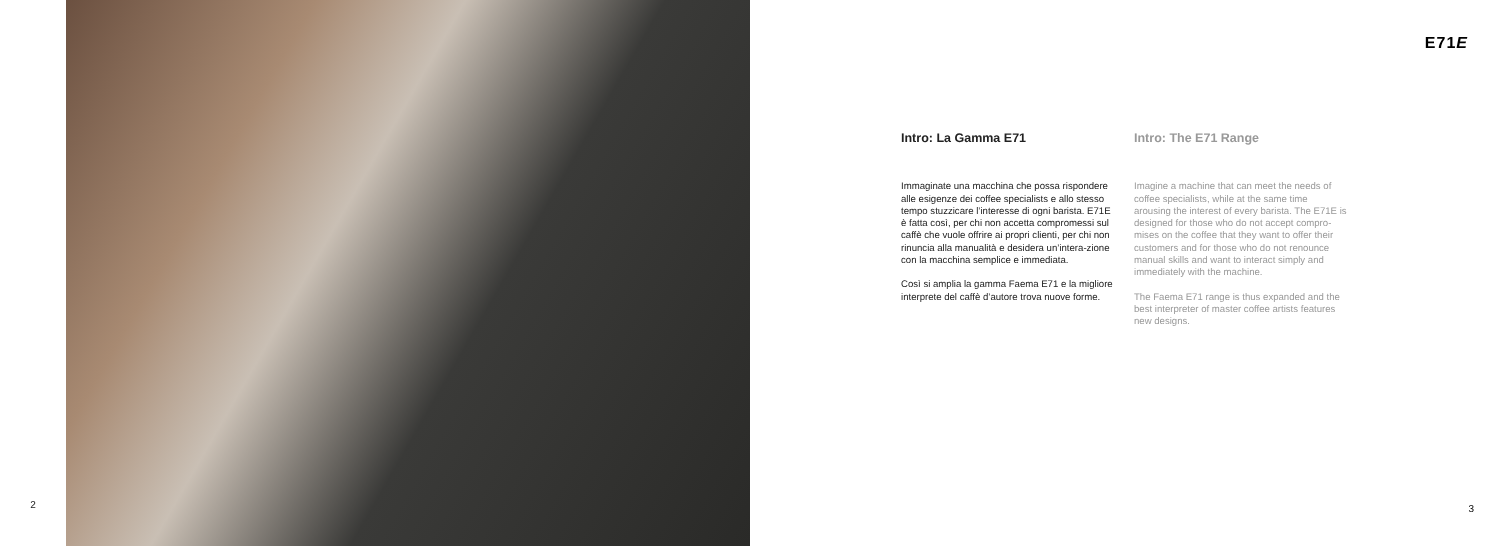2
E71E
Intro: La Gamma E71
Immaginate una macchina che possa rispondere alle esigenze dei coffee specialists e allo stesso tempo stuzzicare l’interesse di ogni barista. E71E è fatta così, per chi non accetta compromessi sul caffè che vuole offrire ai propri clienti, per chi non rinuncia alla manualità e desidera un’intera-zione con la macchina semplice e immediata.
Così si amplia la gamma Faema E71 e la migliore interprete del caffè d’autore trova nuove forme.
Intro: The E71 Range
Imagine a machine that can meet the needs of coffee specialists, while at the same time arousing the interest of every barista. The E71E is designed for those who do not accept compro-mises on the coffee that they want to offer their customers and for those who do not renounce manual skills and want to interact simply and immediately with the machine.
The Faema E71 range is thus expanded and the best interpreter of master coffee artists features new designs.
3